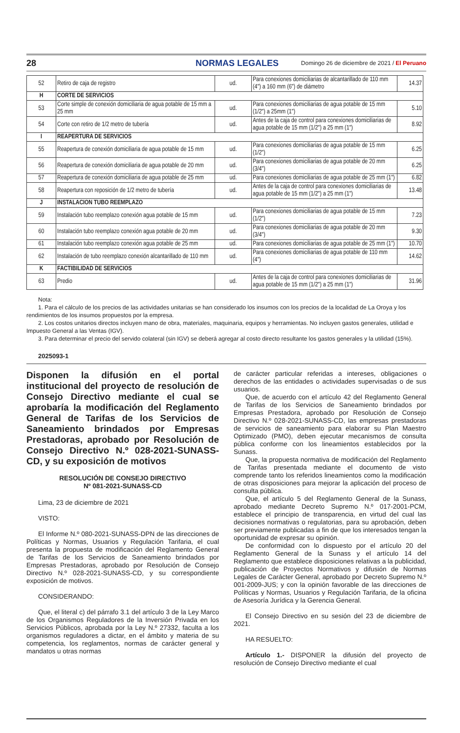28 NORMAS LEGALES Domingo 26 de diciembre de 2021 / El Peruano
| 52 | Retiro de caja de registro | ud. | Para conexiones domiciliarias de alcantarillado de 110 mm (4") a 160 mm (6") de diámetro | 14.37 |
| H | CORTE DE SERVICIOS | | | |
| 53 | Corte simple de conexión domiciliaria de agua potable de 15 mm a 25 mm | ud. | Para conexiones domiciliarias de agua potable de 15 mm (1/2") a 25mm (1") | 5.10 |
| 54 | Corte con retiro de 1/2 metro de tubería | ud. | Antes de la caja de control para conexiones domiciliarias de agua potable de 15 mm (1/2") a 25 mm (1") | 8.92 |
| I | REAPERTURA DE SERVICIOS | | | |
| 55 | Reapertura de conexión domiciliaria de agua potable de 15 mm | ud. | Para conexiones domiciliarias de agua potable de 15 mm (1/2") | 6.25 |
| 56 | Reapertura de conexión domiciliaria de agua potable de 20 mm | ud. | Para conexiones domiciliarias de agua potable de 20 mm (3/4") | 6.25 |
| 57 | Reapertura de conexión domiciliaria de agua potable de 25 mm | ud. | Para conexiones domiciliarias de agua potable de 25 mm (1") | 6.82 |
| 58 | Reapertura con reposición de 1/2 metro de tubería | ud. | Antes de la caja de control para conexiones domiciliarias de agua potable de 15 mm (1/2") a 25 mm (1") | 13.48 |
| J | INSTALACION TUBO REEMPLAZO | | | |
| 59 | Instalación tubo reemplazo conexión agua potable de 15 mm | ud. | Para conexiones domiciliarias de agua potable de 15 mm (1/2") | 7.23 |
| 60 | Instalación tubo reemplazo conexión agua potable de 20 mm | ud. | Para conexiones domiciliarias de agua potable de 20 mm (3/4") | 9.30 |
| 61 | Instalación tubo reemplazo conexión agua potable de 25 mm | ud. | Para conexiones domiciliarias de agua potable de 25 mm (1") | 10.70 |
| 62 | Instalación de tubo reemplazo conexión alcantarillado de 110 mm | ud. | Para conexiones domiciliarias de agua potable de 110 mm (4") | 14.62 |
| K | FACTIBILIDAD DE SERVICIOS | | | |
| 63 | Predio | ud. | Antes de la caja de control para conexiones domiciliarias de agua potable de 15 mm (1/2") a 25 mm (1") | 31.96 |
Nota:
1. Para el cálculo de los precios de las actividades unitarias se han considerado los insumos con los precios de la localidad de La Oroya y los rendimientos de los insumos propuestos por la empresa.
2. Los costos unitarios directos incluyen mano de obra, materiales, maquinaria, equipos y herramientas. No incluyen gastos generales, utilidad e Impuesto General a las Ventas (IGV).
3. Para determinar el precio del servido colateral (sin IGV) se deberá agregar al costo directo resultante los gastos generales y la utilidad (15%).
2025093-1
Disponen la difusión en el portal institucional del proyecto de resolución de Consejo Directivo mediante el cual se aprobaría la modificación del Reglamento General de Tarifas de los Servicios de Saneamiento brindados por Empresas Prestadoras, aprobado por Resolución de Consejo Directivo N.º 028-2021-SUNASS-CD, y su exposición de motivos
RESOLUCIÓN DE CONSEJO DIRECTIVO
Nº 081-2021-SUNASS-CD
Lima, 23 de diciembre de 2021
VISTO:
El Informe N.º 080-2021-SUNASS-DPN de las direcciones de Políticas y Normas, Usuarios y Regulación Tarifaria, el cual presenta la propuesta de modificación del Reglamento General de Tarifas de los Servicios de Saneamiento brindados por Empresas Prestadoras, aprobado por Resolución de Consejo Directivo N.º 028-2021-SUNASS-CD, y su correspondiente exposición de motivos.
CONSIDERANDO:
Que, el literal c) del párrafo 3.1 del artículo 3 de la Ley Marco de los Organismos Reguladores de la Inversión Privada en los Servicios Públicos, aprobada por la Ley N.º 27332, faculta a los organismos reguladores a dictar, en el ámbito y materia de su competencia, los reglamentos, normas de carácter general y mandatos u otras normas
de carácter particular referidas a intereses, obligaciones o derechos de las entidades o actividades supervisadas o de sus usuarios.
Que, de acuerdo con el artículo 42 del Reglamento General de Tarifas de los Servicios de Saneamiento brindados por Empresas Prestadora, aprobado por Resolución de Consejo Directivo N.º 028-2021-SUNASS-CD, las empresas prestadoras de servicios de saneamiento para elaborar su Plan Maestro Optimizado (PMO), deben ejecutar mecanismos de consulta pública conforme con los lineamientos establecidos por la Sunass.
Que, la propuesta normativa de modificación del Reglamento de Tarifas presentada mediante el documento de visto comprende tanto los referidos lineamientos como la modificación de otras disposiciones para mejorar la aplicación del proceso de consulta pública.
Que, el artículo 5 del Reglamento General de la Sunass, aprobado mediante Decreto Supremo N.º 017-2001-PCM, establece el principio de transparencia, en virtud del cual las decisiones normativas o regulatorias, para su aprobación, deben ser previamente publicadas a fin de que los interesados tengan la oportunidad de expresar su opinión.
De conformidad con lo dispuesto por el artículo 20 del Reglamento General de la Sunass y el artículo 14 del Reglamento que establece disposiciones relativas a la publicidad, publicación de Proyectos Normativos y difusión de Normas Legales de Carácter General, aprobado por Decreto Supremo N.º 001-2009-JUS; y con la opinión favorable de las direcciones de Políticas y Normas, Usuarios y Regulación Tarifaria, de la oficina de Asesoría Jurídica y la Gerencia General.
El Consejo Directivo en su sesión del 23 de diciembre de 2021.
HA RESUELTO:
Artículo 1.- DISPONER la difusión del proyecto de resolución de Consejo Directivo mediante el cual